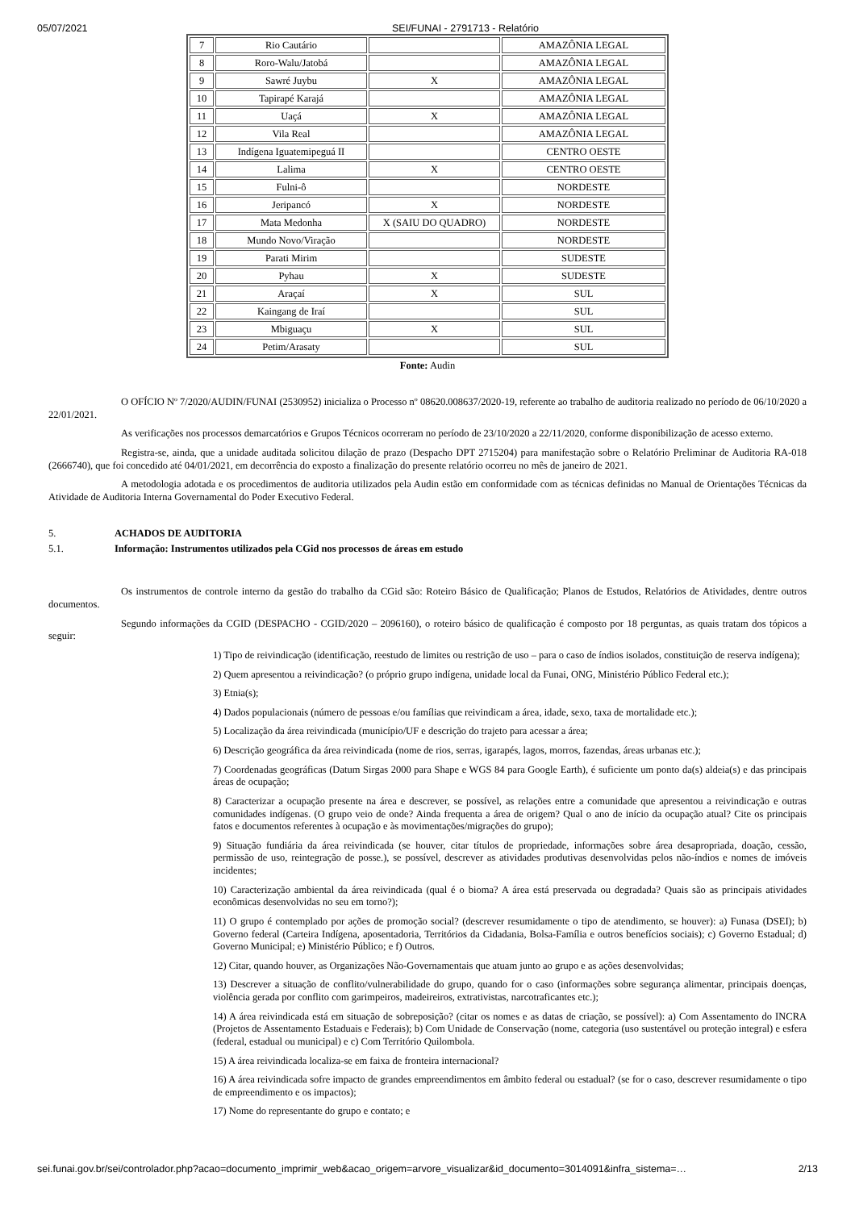05/07/2021 SEI/FUNAI - 2791713 - Relatório
| 7 | Rio Cautário | | AMAZÔNIA LEGAL |
| 8 | Roro-Walu/Jatobá | | AMAZÔNIA LEGAL |
| 9 | Sawré Juybu | X | AMAZÔNIA LEGAL |
| 10 | Tapirapé Karajá | | AMAZÔNIA LEGAL |
| 11 | Uaçá | X | AMAZÔNIA LEGAL |
| 12 | Vila Real | | AMAZÔNIA LEGAL |
| 13 | Indígena Iguatemipeguá II | | CENTRO OESTE |
| 14 | Lalima | X | CENTRO OESTE |
| 15 | Fulni-ô | | NORDESTE |
| 16 | Jeripancó | X | NORDESTE |
| 17 | Mata Medonha | X (SAIU DO QUADRO) | NORDESTE |
| 18 | Mundo Novo/Viração | | NORDESTE |
| 19 | Parati Mirim | | SUDESTE |
| 20 | Pyhau | X | SUDESTE |
| 21 | Araçaí | X | SUL |
| 22 | Kaingang de Iraí | | SUL |
| 23 | Mbiguaçu | X | SUL |
| 24 | Petim/Arasaty | | SUL |
Fonte: Audin
O OFÍCIO Nº 7/2020/AUDIN/FUNAI (2530952) inicializa o Processo nº 08620.008637/2020-19, referente ao trabalho de auditoria realizado no período de 06/10/2020 a 22/01/2021.
As verificações nos processos demarcatórios e Grupos Técnicos ocorreram no período de 23/10/2020 a 22/11/2020, conforme disponibilização de acesso externo.
Registra-se, ainda, que a unidade auditada solicitou dilação de prazo (Despacho DPT 2715204) para manifestação sobre o Relatório Preliminar de Auditoria RA-018 (2666740), que foi concedido até 04/01/2021, em decorrência do exposto a finalização do presente relatório ocorreu no mês de janeiro de 2021.
A metodologia adotada e os procedimentos de auditoria utilizados pela Audin estão em conformidade com as técnicas definidas no Manual de Orientações Técnicas da Atividade de Auditoria Interna Governamental do Poder Executivo Federal.
5. ACHADOS DE AUDITORIA
5.1. Informação: Instrumentos utilizados pela CGid nos processos de áreas em estudo
Os instrumentos de controle interno da gestão do trabalho da CGid são: Roteiro Básico de Qualificação; Planos de Estudos, Relatórios de Atividades, dentre outros documentos.
Segundo informações da CGID (DESPACHO - CGID/2020 – 2096160), o roteiro básico de qualificação é composto por 18 perguntas, as quais tratam dos tópicos a seguir:
1) Tipo de reivindicação (identificação, reestudo de limites ou restrição de uso – para o caso de índios isolados, constituição de reserva indígena);
2) Quem apresentou a reivindicação? (o próprio grupo indígena, unidade local da Funai, ONG, Ministério Público Federal etc.);
3) Etnia(s);
4) Dados populacionais (número de pessoas e/ou famílias que reivindicam a área, idade, sexo, taxa de mortalidade etc.);
5) Localização da área reivindicada (município/UF e descrição do trajeto para acessar a área;
6) Descrição geográfica da área reivindicada (nome de rios, serras, igarapés, lagos, morros, fazendas, áreas urbanas etc.);
7) Coordenadas geográficas (Datum Sirgas 2000 para Shape e WGS 84 para Google Earth), é suficiente um ponto da(s) aldeia(s) e das principais áreas de ocupação;
8) Caracterizar a ocupação presente na área e descrever, se possível, as relações entre a comunidade que apresentou a reivindicação e outras comunidades indígenas. (O grupo veio de onde? Ainda frequenta a área de origem? Qual o ano de início da ocupação atual? Cite os principais fatos e documentos referentes à ocupação e às movimentações/migrações do grupo);
9) Situação fundiária da área reivindicada (se houver, citar títulos de propriedade, informações sobre área desapropriada, doação, cessão, permissão de uso, reintegração de posse.), se possível, descrever as atividades produtivas desenvolvidas pelos não-índios e nomes de imóveis incidentes;
10) Caracterização ambiental da área reivindicada (qual é o bioma? A área está preservada ou degradada? Quais são as principais atividades econômicas desenvolvidas no seu em torno?);
11) O grupo é contemplado por ações de promoção social? (descrever resumidamente o tipo de atendimento, se houver): a) Funasa (DSEI); b) Governo federal (Carteira Indígena, aposentadoria, Territórios da Cidadania, Bolsa-Família e outros benefícios sociais); c) Governo Estadual; d) Governo Municipal; e) Ministério Público; e f) Outros.
12) Citar, quando houver, as Organizações Não-Governamentais que atuam junto ao grupo e as ações desenvolvidas;
13) Descrever a situação de conflito/vulnerabilidade do grupo, quando for o caso (informações sobre segurança alimentar, principais doenças, violência gerada por conflito com garimpeiros, madeireiros, extrativistas, narcotraficantes etc.);
14) A área reivindicada está em situação de sobreposição? (citar os nomes e as datas de criação, se possível): a) Com Assentamento do INCRA (Projetos de Assentamento Estaduais e Federais); b) Com Unidade de Conservação (nome, categoria (uso sustentável ou proteção integral) e esfera (federal, estadual ou municipal) e c) Com Território Quilombola.
15) A área reivindicada localiza-se em faixa de fronteira internacional?
16) A área reivindicada sofre impacto de grandes empreendimentos em âmbito federal ou estadual? (se for o caso, descrever resumidamente o tipo de empreendimento e os impactos);
17) Nome do representante do grupo e contato; e
sei.funai.gov.br/sei/controlador.php?acao=documento_imprimir_web&acao_origem=arvore_visualizar&id_documento=3014091&infra_sistema=… 2/13